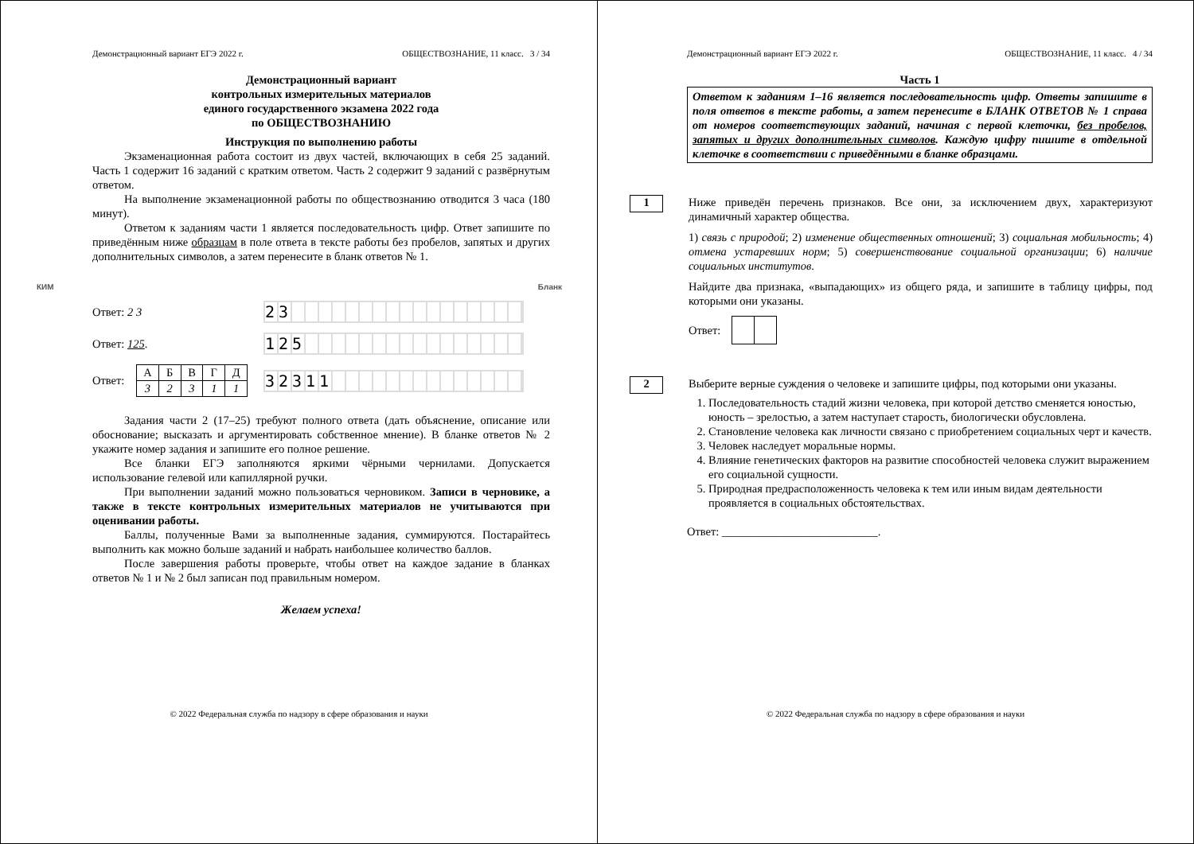Демонстрационный вариант ЕГЭ 2022 г. ОБЩЕСТВОЗНАНИЕ, 11 класс. 3 / 34
Демонстрационный вариант
контрольных измерительных материалов
единого государственного экзамена 2022 года
по ОБЩЕСТВОЗНАНИЮ
Инструкция по выполнению работы
Экзаменационная работа состоит из двух частей, включающих в себя 25 заданий. Часть 1 содержит 16 заданий с кратким ответом. Часть 2 содержит 9 заданий с развёрнутым ответом.
На выполнение экзаменационной работы по обществознанию отводится 3 часа (180 минут).
Ответом к заданиям части 1 является последовательность цифр. Ответ запишите по приведённым ниже образцам в поле ответа в тексте работы без пробелов, запятых и других дополнительных символов, а затем перенесите в бланк ответов № 1.
КИМ Бланк
Ответ: 2 3
23
Ответ: 125.
125
Ответ:
| А | Б | В | Г | Д |
| 3 | 2 | 3 | 1 | 1 |
32311
Задания части 2 (17–25) требуют полного ответа (дать объяснение, описание или обоснование; высказать и аргументировать собственное мнение). В бланке ответов № 2 укажите номер задания и запишите его полное решение.
Все бланки ЕГЭ заполняются яркими чёрными чернилами. Допускается использование гелевой или капиллярной ручки.
При выполнении заданий можно пользоваться черновиком. Записи в черновике, а также в тексте контрольных измерительных материалов не учитываются при оценивании работы.
Баллы, полученные Вами за выполненные задания, суммируются. Постарайтесь выполнить как можно больше заданий и набрать наибольшее количество баллов.
После завершения работы проверьте, чтобы ответ на каждое задание в бланках ответов № 1 и № 2 был записан под правильным номером.
Желаем успеха!
© 2022 Федеральная служба по надзору в сфере образования и науки
Демонстрационный вариант ЕГЭ 2022 г. ОБЩЕСТВОЗНАНИЕ, 11 класс. 4 / 34
Часть 1
Ответом к заданиям 1–16 является последовательность цифр. Ответы запишите в поля ответов в тексте работы, а затем перенесите в БЛАНК ОТВЕТОВ № 1 справа от номеров соответствующих заданий, начиная с первой клеточки, без пробелов, запятых и других дополнительных символов. Каждую цифру пишите в отдельной клеточке в соответствии с приведёнными в бланке образцами.
1
Ниже приведён перечень признаков. Все они, за исключением двух, характеризуют динамичный характер общества.
1) связь с природой; 2) изменение общественных отношений; 3) социальная мобильность; 4) отмена устаревших норм; 5) совершенствование социальной организации; 6) наличие социальных институтов.
Найдите два признака, «выпадающих» из общего ряда, и запишите в таблицу цифры, под которыми они указаны.
Ответ:
2
Выберите верные суждения о человеке и запишите цифры, под которыми они указаны.
1. Последовательность стадий жизни человека, при которой детство сменяется юностью, юность – зрелостью, а затем наступает старость, биологически обусловлена.
2. Становление человека как личности связано с приобретением социальных черт и качеств.
3. Человек наследует моральные нормы.
4. Влияние генетических факторов на развитие способностей человека служит выражением его социальной сущности.
5. Природная предрасположенность человека к тем или иным видам деятельности проявляется в социальных обстоятельствах.
Ответ: ___________________________.
© 2022 Федеральная служба по надзору в сфере образования и науки